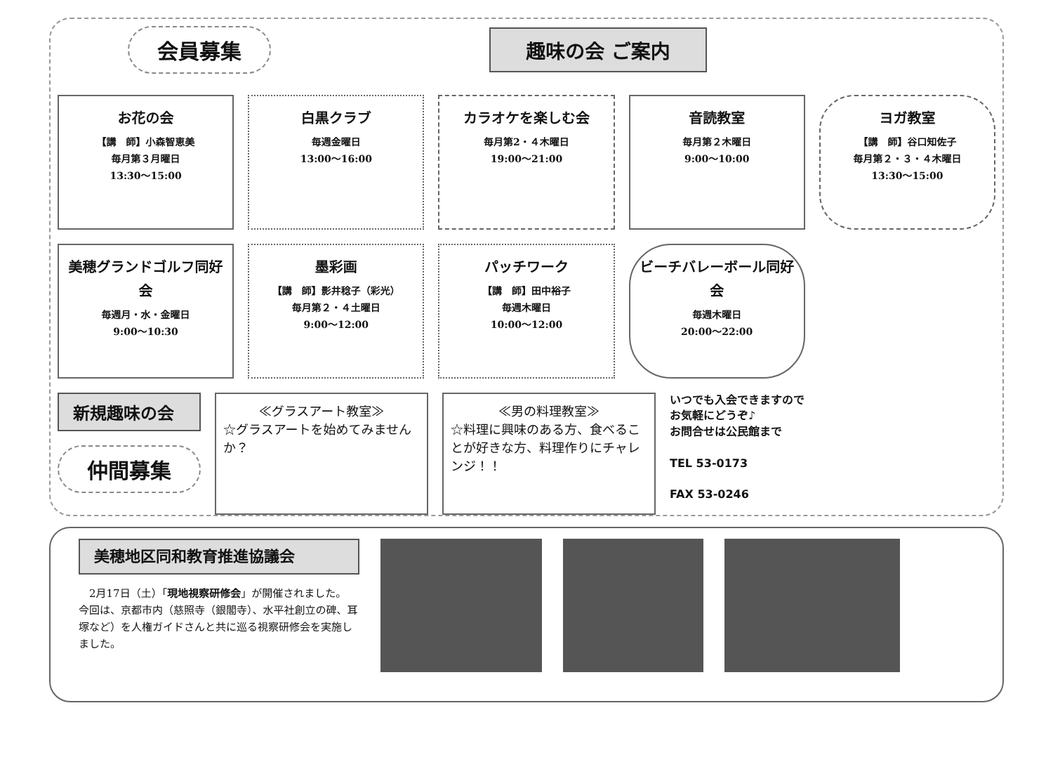会員募集 趣味の会 ご案内
お花の会
【講　師】小森智恵美
毎月第３月曜日
13:30～15:00
白黒クラブ
毎週金曜日
13:00～16:00
カラオケを楽しむ会
毎月第2・４木曜日
19:00～21:00
音読教室
毎月第２木曜日
9:00～10:00
ヨガ教室
【講　師】谷口知佐子
毎月第２・３・４木曜日
13:30～15:00
美穂グランドゴルフ同好会
毎週月・水・金曜日
9:00～10:30
墨彩画
【講　師】影井稔子（彩光）
毎月第２・４土曜日
9:00～12:00
パッチワーク
【講　師】田中裕子
毎週木曜日
10:00～12:00
ビーチバレーボール同好会
毎週木曜日
20:00～22:00
新規趣味の会
仲間募集
≪グラスアート教室≫
☆グラスアートを始めてみませんか？
≪男の料理教室≫
☆料理に興味のある方、食べることが好きな方、料理作りにチャレンジ！！
いつでも入会できますので
お気軽にどうぞ♪
お問合せは公民館まで
TEL 53-0173
FAX 53-0246
美穂地区同和教育推進協議会
　2月17日（土）「現地視察研修会」が開催されました。
今回は、京都市内（慈照寺（銀閣寺）、水平社創立の碑、耳塚など）を人権ガイドさんと共に巡る視察研修会を実施しました。